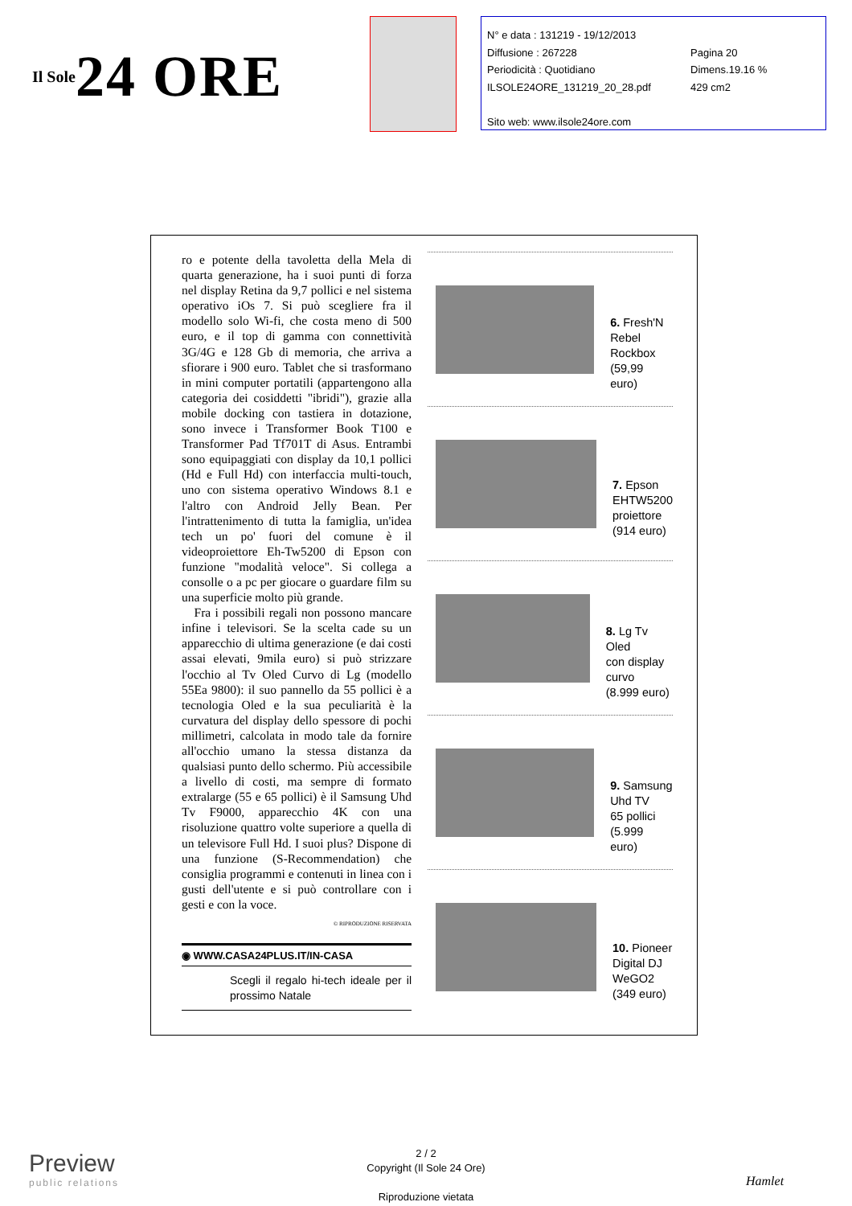Il Sole 24 ORE
N° e data : 131219 - 19/12/2013
Diffusione : 267228 Pagina 20
Periodicità : Quotidiano Dimens.19.16 %
ILSOLE24ORE_131219_20_28.pdf 429 cm2
Sito web: www.ilsole24ore.com
ro e potente della tavoletta della Mela di quarta generazione, ha i suoi punti di forza nel display Retina da 9,7 pollici e nel sistema operativo iOs 7. Si può scegliere fra il modello solo Wi-fi, che costa meno di 500 euro, e il top di gamma con connettività 3G/4G e 128 Gb di memoria, che arriva a sfiorare i 900 euro. Tablet che si trasformano in mini computer portatili (appartengono alla categoria dei cosiddetti "ibridi"), grazie alla mobile docking con tastiera in dotazione, sono invece i Transformer Book T100 e Transformer Pad Tf701T di Asus. Entrambi sono equipaggiati con display da 10,1 pollici (Hd e Full Hd) con interfaccia multi-touch, uno con sistema operativo Windows 8.1 e l'altro con Android Jelly Bean. Per l'intrattenimento di tutta la famiglia, un'idea tech un po' fuori del comune è il videoproiettore Eh-Tw5200 di Epson con funzione "modalità veloce". Si collega a consolle o a pc per giocare o guardare film su una superficie molto più grande.
Fra i possibili regali non possono mancare infine i televisori. Se la scelta cade su un apparecchio di ultima generazione (e dai costi assai elevati, 9mila euro) si può strizzare l'occhio al Tv Oled Curvo di Lg (modello 55Ea 9800): il suo pannello da 55 pollici è a tecnologia Oled e la sua peculiarità è la curvatura del display dello spessore di pochi millimetri, calcolata in modo tale da fornire all'occhio umano la stessa distanza da qualsiasi punto dello schermo. Più accessibile a livello di costi, ma sempre di formato extralarge (55 e 65 pollici) è il Samsung Uhd Tv F9000, apparecchio 4K con una risoluzione quattro volte superiore a quella di un televisore Full Hd. I suoi plus? Dispone di una funzione (S-Recommendation) che consiglia programmi e contenuti in linea con i gusti dell'utente e si può controllare con i gesti e con la voce.
© RIPRODUZIONE RISERVATA
◉ WWW.CASA24PLUS.IT/IN-CASA
Scegli il regalo hi-tech ideale per il prossimo Natale
6. Fresh'N
Rebel
Rockbox
(59,99 euro)
7. Epson
EHTW5200
proiettore
(914 euro)
8. Lg Tv Oled
con display
curvo
(8.999 euro)
9. Samsung
Uhd TV
65 pollici
(5.999 euro)
10. Pioneer
Digital DJ
WeGO2
(349 euro)
Preview
public relations
2 / 2
Copyright (Il Sole 24 Ore)
Riproduzione vietata
Hamlet